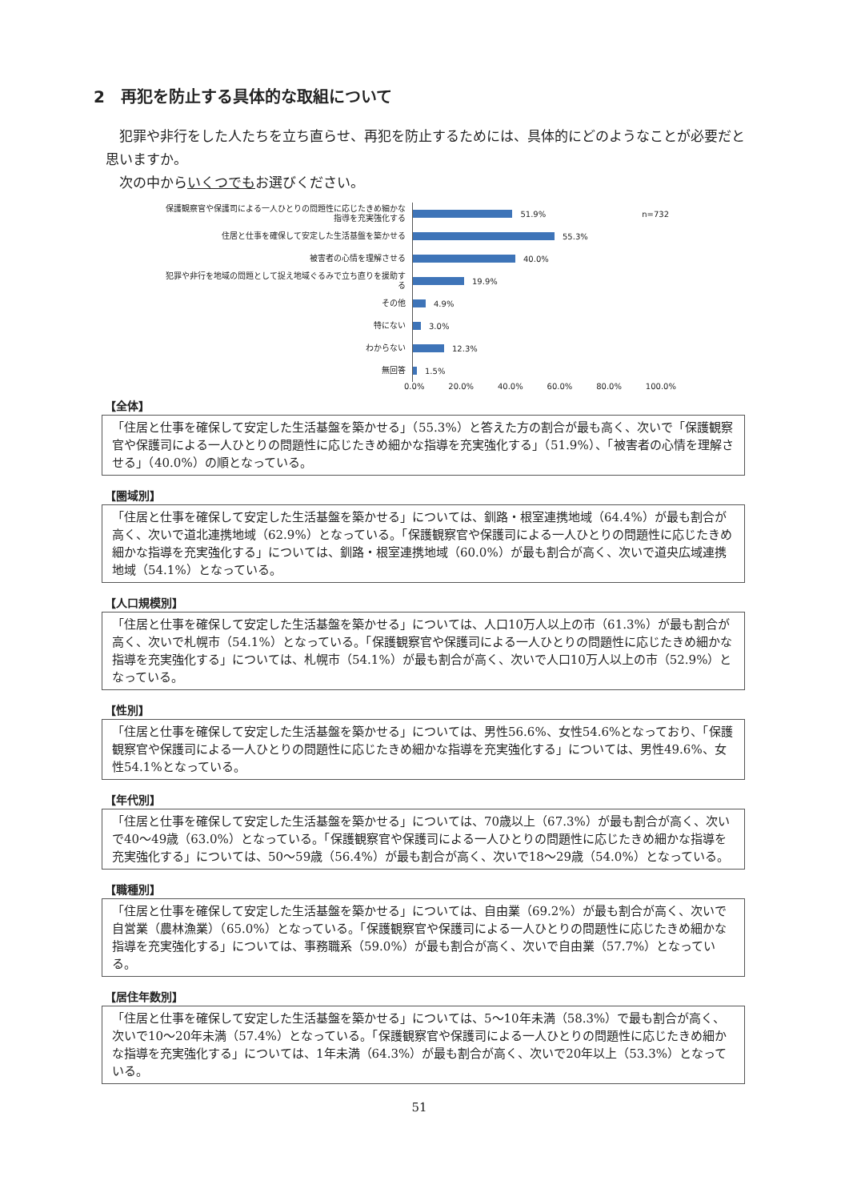2　再犯を防止する具体的な取組について
　犯罪や非行をした人たちを立ち直らせ、再犯を防止するためには、具体的にどのようなことが必要だと思いますか。
　次の中からいくつでもお選びください。
保護観察官や保護司による一人ひとりの問題性に応じたきめ細かな指導を充実強化する
51.9% n=732
住居と仕事を確保して安定した生活基盤を築かせる
55.3%
被害者の心情を理解させる
40.0%
犯罪や非行を地域の問題として捉え地域ぐるみで立ち直りを援助する
19.9%
その他
4.9%
特にない
3.0%
わからない
12.3%
無回答
1.5%
0.0% 20.0% 40.0% 60.0% 80.0% 100.0%
【全体】
「住居と仕事を確保して安定した生活基盤を築かせる」（55.3%）と答えた方の割合が最も高く、次いで「保護観察官や保護司による一人ひとりの問題性に応じたきめ細かな指導を充実強化する」（51.9%）、「被害者の心情を理解させる」（40.0%）の順となっている。
【圏域別】
「住居と仕事を確保して安定した生活基盤を築かせる」については、釧路・根室連携地域（64.4%）が最も割合が高く、次いで道北連携地域（62.9%）となっている。「保護観察官や保護司による一人ひとりの問題性に応じたきめ細かな指導を充実強化する」については、釧路・根室連携地域（60.0%）が最も割合が高く、次いで道央広域連携地域（54.1%）となっている。
【人口規模別】
「住居と仕事を確保して安定した生活基盤を築かせる」については、人口10万人以上の市（61.3%）が最も割合が高く、次いで札幌市（54.1%）となっている。「保護観察官や保護司による一人ひとりの問題性に応じたきめ細かな指導を充実強化する」については、札幌市（54.1%）が最も割合が高く、次いで人口10万人以上の市（52.9%）となっている。
【性別】
「住居と仕事を確保して安定した生活基盤を築かせる」については、男性56.6%、女性54.6%となっており、「保護観察官や保護司による一人ひとりの問題性に応じたきめ細かな指導を充実強化する」については、男性49.6%、女性54.1%となっている。
【年代別】
「住居と仕事を確保して安定した生活基盤を築かせる」については、70歳以上（67.3%）が最も割合が高く、次いで40～49歳（63.0%）となっている。「保護観察官や保護司による一人ひとりの問題性に応じたきめ細かな指導を充実強化する」については、50～59歳（56.4%）が最も割合が高く、次いで18～29歳（54.0%）となっている。
【職種別】
「住居と仕事を確保して安定した生活基盤を築かせる」については、自由業（69.2%）が最も割合が高く、次いで自営業（農林漁業）（65.0%）となっている。「保護観察官や保護司による一人ひとりの問題性に応じたきめ細かな指導を充実強化する」については、事務職系（59.0%）が最も割合が高く、次いで自由業（57.7%）となっている。
【居住年数別】
「住居と仕事を確保して安定した生活基盤を築かせる」については、5～10年未満（58.3%）で最も割合が高く、次いで10～20年未満（57.4%）となっている。「保護観察官や保護司による一人ひとりの問題性に応じたきめ細かな指導を充実強化する」については、1年未満（64.3%）が最も割合が高く、次いで20年以上（53.3%）となっている。
51